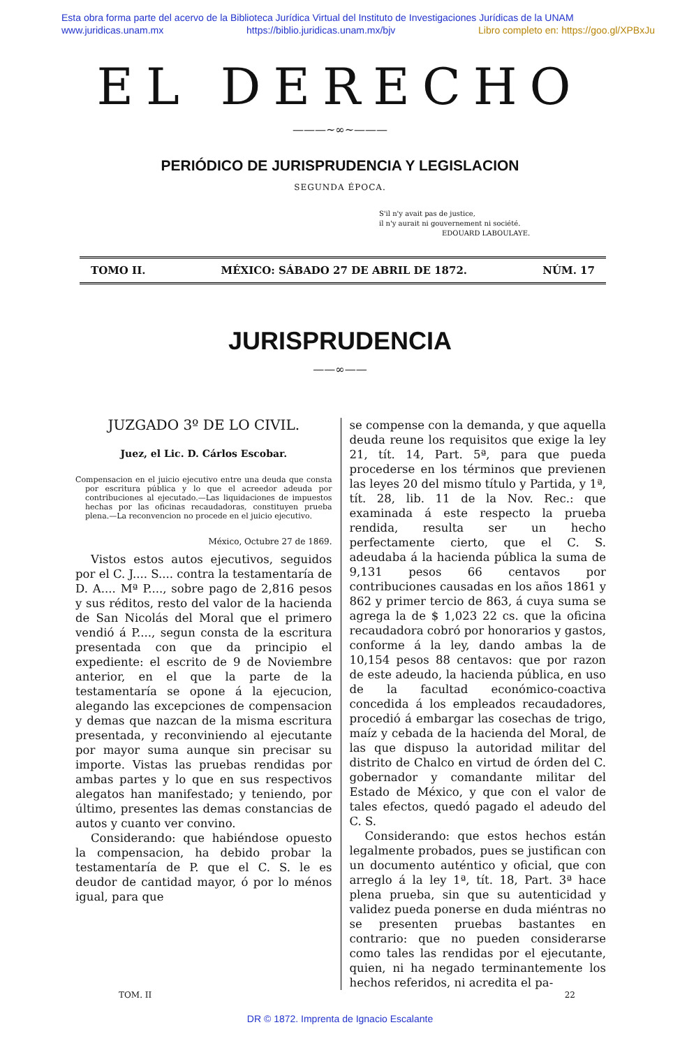Esta obra forma parte del acervo de la Biblioteca Jurídica Virtual del Instituto de Investigaciones Jurídicas de la UNAM
www.juridicas.unam.mx https://biblio.juridicas.unam.mx/bjv Libro completo en: https://goo.gl/XPBxJu
EL DERECHO
———~∞~———
PERIÓDICO DE JURISPRUDENCIA Y LEGISLACION
SEGUNDA ÉPOCA.
S'il n'y avait pas de justice,
il n'y aurait ni gouvernement ni société.
EDOUARD LABOULAYE.
TOMO II. MÉXICO: SÁBADO 27 DE ABRIL DE 1872. NÚM. 17
JURISPRUDENCIA
——∞——
JUZGADO 3º DE LO CIVIL.
Juez, el Lic. D. Cárlos Escobar.
Compensacion en el juicio ejecutivo entre una deuda que consta por escritura pública y lo que el acreedor adeuda por contribuciones al ejecutado.—Las liquidaciones de impuestos hechas por las oficinas recaudadoras, constituyen prueba plena.—La reconvencion no procede en el juicio ejecutivo.
México, Octubre 27 de 1869.
Vistos estos autos ejecutivos, seguidos por el C. J.... S.... contra la testamentaría de D. A.... Mª P...., sobre pago de 2,816 pesos y sus réditos, resto del valor de la hacienda de San Nicolás del Moral que el primero vendió á P...., segun consta de la escritura presentada con que da principio el expediente: el escrito de 9 de Noviembre anterior, en el que la parte de la testamentaría se opone á la ejecucion, alegando las excepciones de compensacion y demas que nazcan de la misma escritura presentada, y reconviniendo al ejecutante por mayor suma aunque sin precisar su importe. Vistas las pruebas rendidas por ambas partes y lo que en sus respectivos alegatos han manifestado; y teniendo, por último, presentes las demas constancias de autos y cuanto ver convino.
Considerando: que habiéndose opuesto la compensacion, ha debido probar la testamentaría de P. que el C. S. le es deudor de cantidad mayor, ó por lo ménos igual, para que
se compense con la demanda, y que aquella deuda reune los requisitos que exige la ley 21, tít. 14, Part. 5ª, para que pueda procederse en los términos que previenen las leyes 20 del mismo título y Partida, y 1ª, tít. 28, lib. 11 de la Nov. Rec.: que examinada á este respecto la prueba rendida, resulta ser un hecho perfectamente cierto, que el C. S. adeudaba á la hacienda pública la suma de 9,131 pesos 66 centavos por contribuciones causadas en los años 1861 y 862 y primer tercio de 863, á cuya suma se agrega la de $ 1,023 22 cs. que la oficina recaudadora cobró por honorarios y gastos, conforme á la ley, dando ambas la de 10,154 pesos 88 centavos: que por razon de este adeudo, la hacienda pública, en uso de la facultad económico-coactiva concedida á los empleados recaudadores, procedió á embargar las cosechas de trigo, maíz y cebada de la hacienda del Moral, de las que dispuso la autoridad militar del distrito de Chalco en virtud de órden del C. gobernador y comandante militar del Estado de México, y que con el valor de tales efectos, quedó pagado el adeudo del C. S.
Considerando: que estos hechos están legalmente probados, pues se justifican con un documento auténtico y oficial, que con arreglo á la ley 1ª, tít. 18, Part. 3ª hace plena prueba, sin que su autenticidad y validez pueda ponerse en duda miéntras no se presenten pruebas bastantes en contrario: que no pueden considerarse como tales las rendidas por el ejecutante, quien, ni ha negado terminantemente los hechos referidos, ni acredita el pa-
TOM. II 22
DR © 1872. Imprenta de Ignacio Escalante